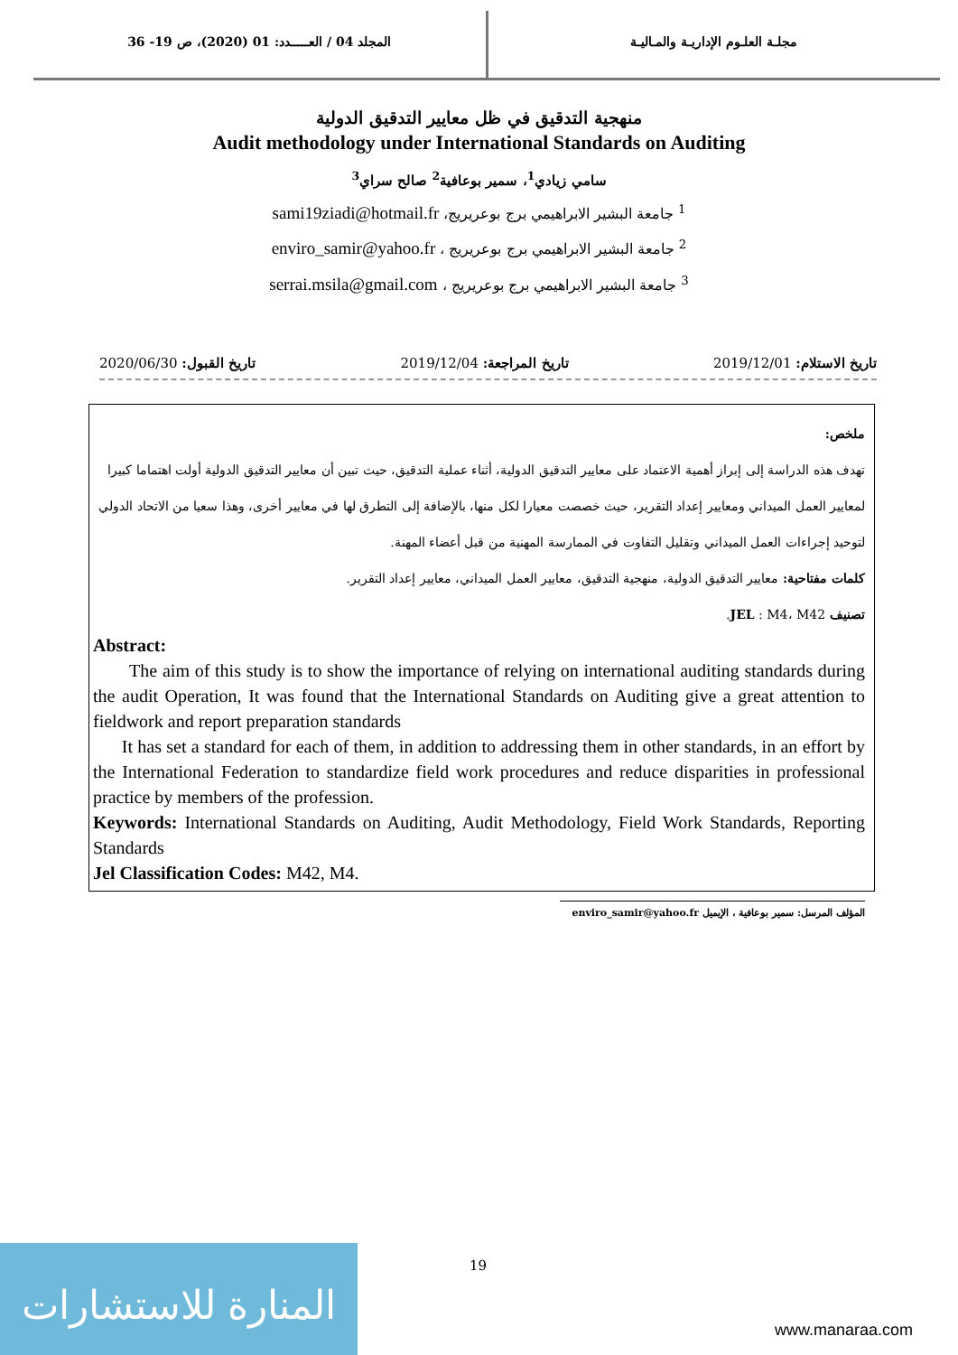المجلد 04 / العـــــدد: 01 (2020)، ص 19- 36
مجلـة العلـوم الإداريـة والمـاليـة
منهجية التدقيق في ظل معايير التدقيق الدولية
Audit methodology under International Standards on Auditing
سامي زيادي<sup>1</sup>، سمير بوعافية<sup>2</sup> صالح سراي<sup>3</sup>
<sup>1</sup> جامعة البشير الابراهيمي برج بوعريريج، sami19ziadi@hotmail.fr
<sup>2</sup> جامعة البشير الابراهيمي برج بوعريريج ، enviro_samir@yahoo.fr
<sup>3</sup> جامعة البشير الابراهيمي برج بوعريريج ، serrai.msila@gmail.com
تاريخ الاستلام: 2019/12/01 تاريخ المراجعة: 2019/12/04 تاريخ القبول: 2020/06/30
ملخص:
تهدف هذه الدراسة إلى إبراز أهمية الاعتماد على معايير التدقيق الدولية، أثناء عملية التدقيق، حيث تبين أن معايير التدقيق الدولية أولت اهتماما كبيرا لمعايير العمل الميداني ومعايير إعداد التقرير، حيث خصصت معيارا لكل منها، بالإضافة إلى التطرق لها في معايير أخرى، وهذا سعيا من الاتحاد الدولي لتوحيد إجراءات العمل الميداني وتقليل التفاوت في الممارسة المهنية من قبل أعضاء المهنة.
كلمات مفتاحية: معايير التدقيق الدولية، منهجية التدقيق، معايير العمل الميداني، معايير إعداد التقرير.
تصنيف JEL : M4، M42.
Abstract:
The aim of this study is to show the importance of relying on international auditing standards during the audit Operation, It was found that the International Standards on Auditing give a great attention to fieldwork and report preparation standards
It has set a standard for each of them, in addition to addressing them in other standards, in an effort by the International Federation to standardize field work procedures and reduce disparities in professional practice by members of the profession.
Keywords: International Standards on Auditing, Audit Methodology, Field Work Standards, Reporting Standards
Jel Classification Codes: M42, M4.
المؤلف المرسل: سمير بوعافية ، الإيميل enviro_samir@yahoo.fr
19
المنارة للاستشارات
www.manaraa.com